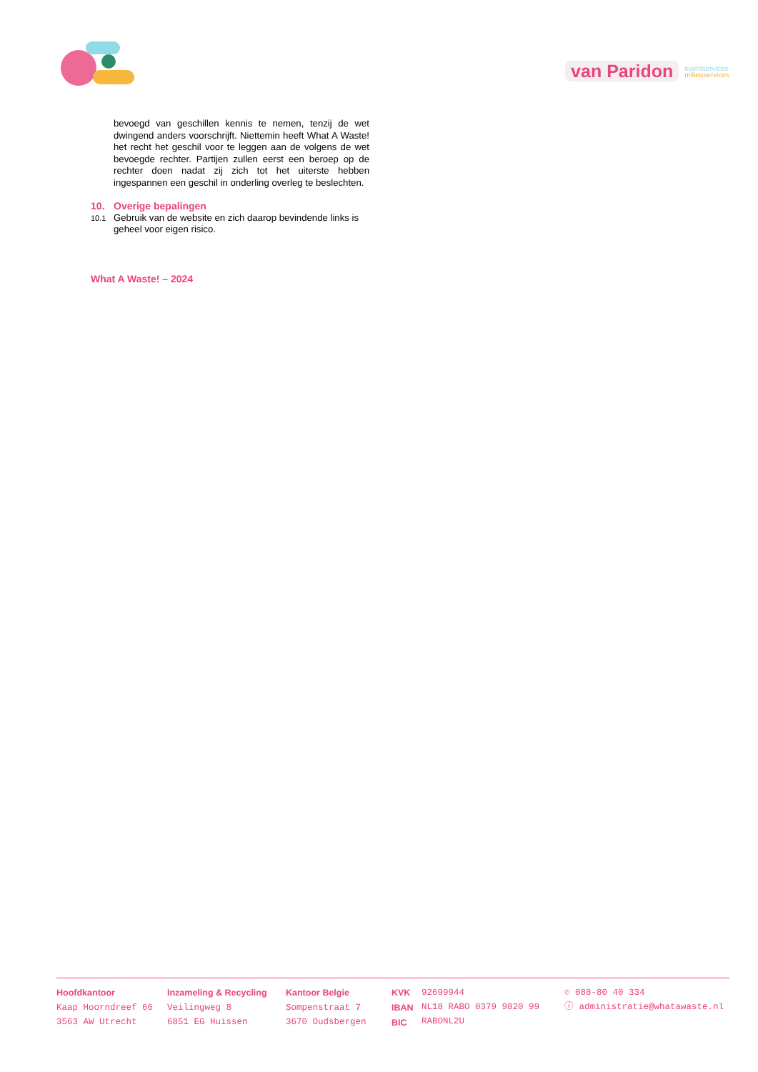van Paridon eventservices
milieuservices
bevoegd van geschillen kennis te nemen, tenzij de wet dwingend anders voorschrijft. Niettemin heeft What A Waste! het recht het geschil voor te leggen aan de volgens de wet bevoegde rechter. Partijen zullen eerst een beroep op de rechter doen nadat zij zich tot het uiterste hebben ingespannen een geschil in onderling overleg te beslechten.
10. Overige bepalingen
10.1 Gebruik van de website en zich daarop bevindende links is geheel voor eigen risico.
What A Waste! – 2024
Hoofdkantoor
Kaap Hoorndreef 66
3563 AW Utrecht
Inzameling & Recycling
Veilingweg 8
6851 EG Huissen
Kantoor Belgie
Sompenstraat 7
3670 Oudsbergen
KVK
IBAN
BIC
92699944
NL18 RABO 0379 9820 99
RABONL2U
✆ 088-80 40 334
ⓘ administratie@whatawaste.nl